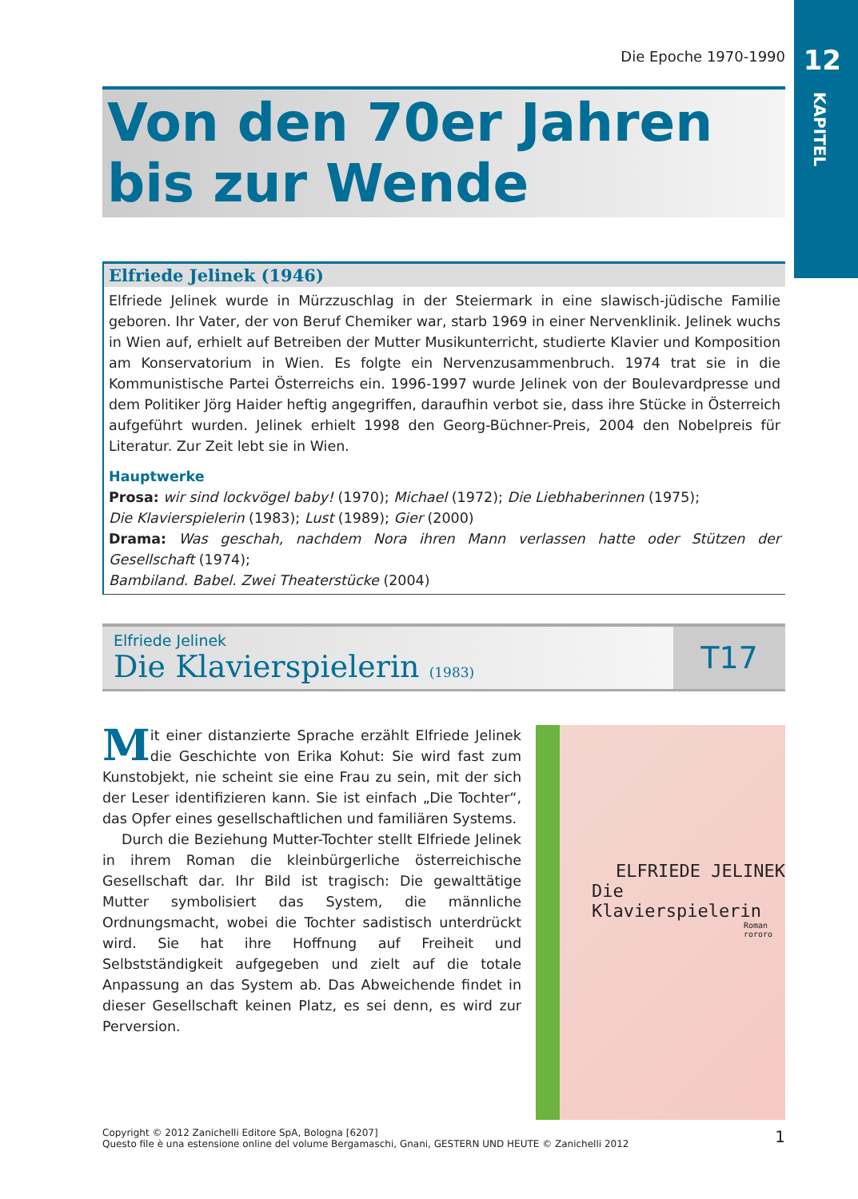Die Epoche 1970-1990
12
KAPITEL
Von den 70er Jahren
bis zur Wende
Elfriede Jelinek (1946)
Elfriede Jelinek wurde in Mürzzuschlag in der Steiermark in eine slawisch-jüdische Familie geboren. Ihr Vater, der von Beruf Chemiker war, starb 1969 in einer Nervenklinik. Jelinek wuchs in Wien auf, erhielt auf Betreiben der Mutter Musikunterricht, studierte Klavier und Komposition am Konservatorium in Wien. Es folgte ein Nervenzusammenbruch. 1974 trat sie in die Kommunistische Partei Österreichs ein. 1996-1997 wurde Jelinek von der Boulevardpresse und dem Politiker Jörg Haider heftig angegriffen, daraufhin verbot sie, dass ihre Stücke in Österreich aufgeführt wurden. Jelinek erhielt 1998 den Georg-Büchner-Preis, 2004 den Nobelpreis für Literatur. Zur Zeit lebt sie in Wien.
Hauptwerke
Prosa: wir sind lockvögel baby! (1970); Michael (1972); Die Liebhaberinnen (1975);
Die Klavierspielerin (1983); Lust (1989); Gier (2000)
Drama: Was geschah, nachdem Nora ihren Mann verlassen hatte oder Stützen der Gesellschaft (1974);
Bambiland. Babel. Zwei Theaterstücke (2004)
Elfriede Jelinek
Die Klavierspielerin (1983)
T17
Mit einer distanzierte Sprache erzählt Elfriede Jelinek die Geschichte von Erika Kohut: Sie wird fast zum Kunstobjekt, nie scheint sie eine Frau zu sein, mit der sich der Leser identifizieren kann. Sie ist einfach „Die Tochter“, das Opfer eines gesellschaftlichen und familiären Systems.
Durch die Beziehung Mutter-Tochter stellt Elfriede Jelinek in ihrem Roman die kleinbürgerliche österreichische Gesellschaft dar. Ihr Bild ist tragisch: Die gewalttätige Mutter symbolisiert das System, die männliche Ordnungsmacht, wobei die Tochter sadistisch unterdrückt wird. Sie hat ihre Hoffnung auf Freiheit und Selbstständigkeit aufgegeben und zielt auf die totale Anpassung an das System ab. Das Abweichende findet in dieser Gesellschaft keinen Platz, es sei denn, es wird zur Perversion.
ELFRIEDE JELINEK
Die Klavierspielerin
Roman rororo
Copyright © 2012 Zanichelli Editore SpA, Bologna [6207]
Questo file è una estensione online del volume Bergamaschi, Gnani, GESTERN UND HEUTE © Zanichelli 2012
1